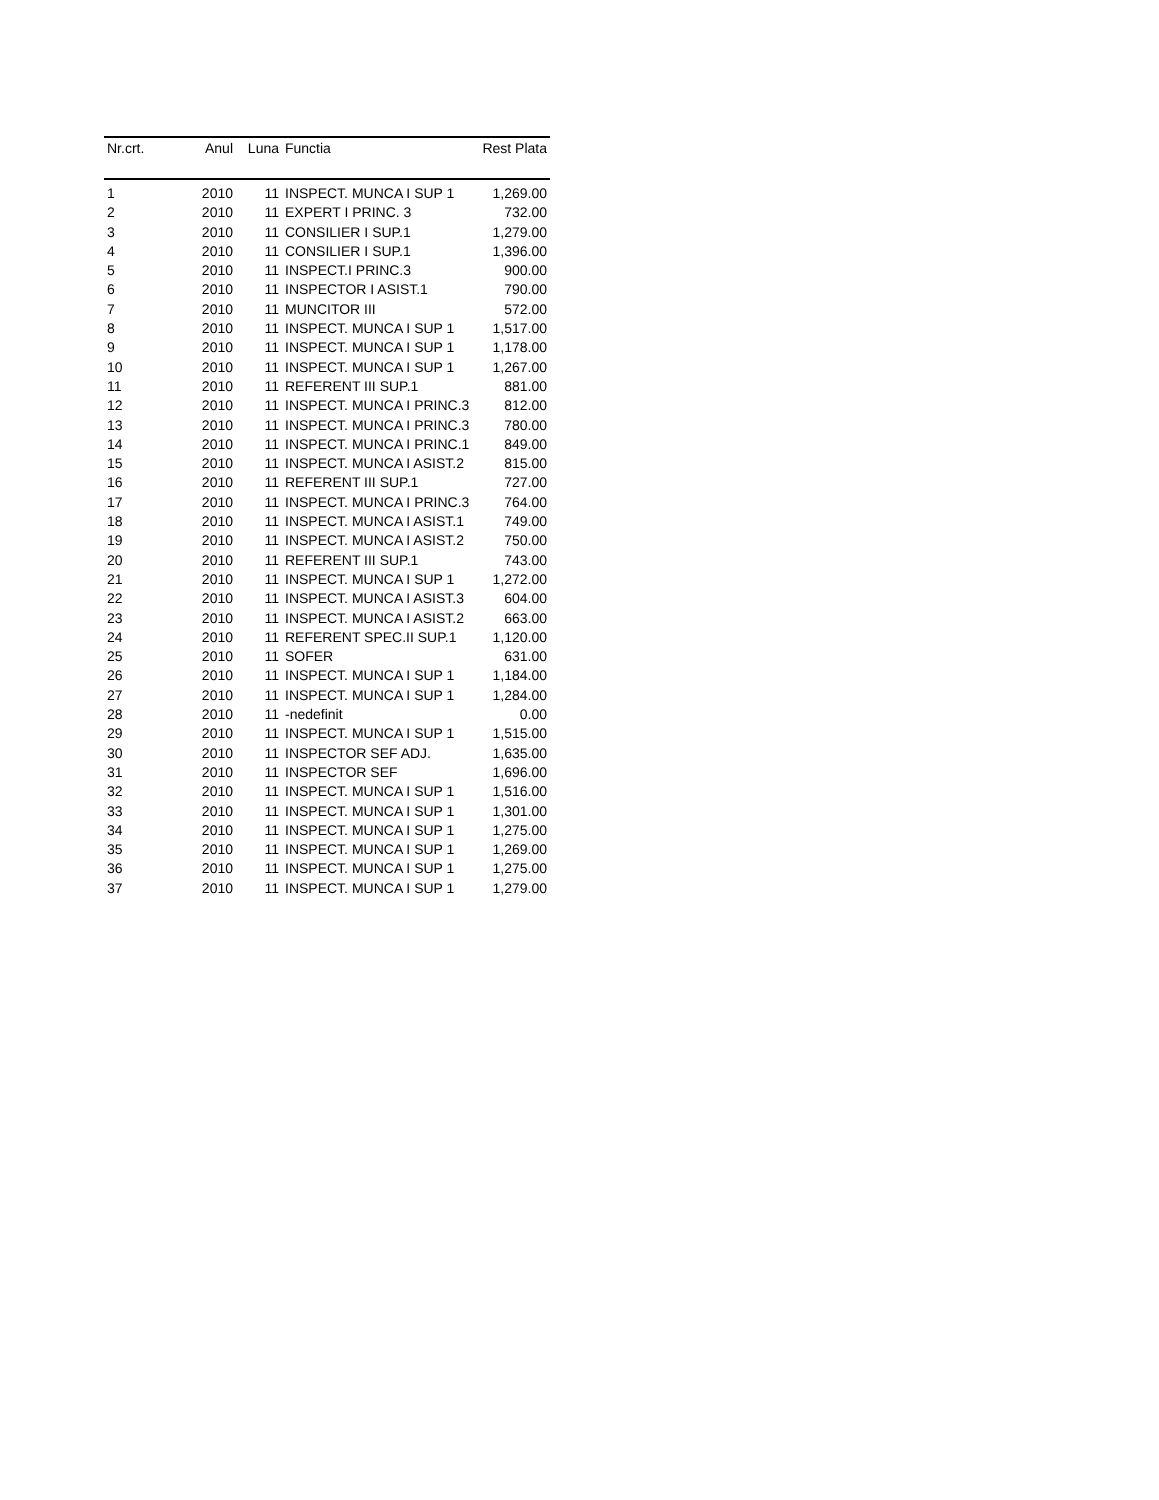| Nr.crt. | Anul | Luna | Functia | Rest Plata |
| --- | --- | --- | --- | --- |
| 1 | 2010 | 11 | INSPECT. MUNCA I SUP 1 | 1,269.00 |
| 2 | 2010 | 11 | EXPERT I PRINC. 3 | 732.00 |
| 3 | 2010 | 11 | CONSILIER I SUP.1 | 1,279.00 |
| 4 | 2010 | 11 | CONSILIER I SUP.1 | 1,396.00 |
| 5 | 2010 | 11 | INSPECT.I PRINC.3 | 900.00 |
| 6 | 2010 | 11 | INSPECTOR I ASIST.1 | 790.00 |
| 7 | 2010 | 11 | MUNCITOR III | 572.00 |
| 8 | 2010 | 11 | INSPECT. MUNCA I SUP 1 | 1,517.00 |
| 9 | 2010 | 11 | INSPECT. MUNCA I SUP 1 | 1,178.00 |
| 10 | 2010 | 11 | INSPECT. MUNCA I SUP 1 | 1,267.00 |
| 11 | 2010 | 11 | REFERENT III SUP.1 | 881.00 |
| 12 | 2010 | 11 | INSPECT. MUNCA I PRINC.3 | 812.00 |
| 13 | 2010 | 11 | INSPECT. MUNCA I PRINC.3 | 780.00 |
| 14 | 2010 | 11 | INSPECT. MUNCA I PRINC.1 | 849.00 |
| 15 | 2010 | 11 | INSPECT. MUNCA I ASIST.2 | 815.00 |
| 16 | 2010 | 11 | REFERENT III SUP.1 | 727.00 |
| 17 | 2010 | 11 | INSPECT. MUNCA I PRINC.3 | 764.00 |
| 18 | 2010 | 11 | INSPECT. MUNCA I ASIST.1 | 749.00 |
| 19 | 2010 | 11 | INSPECT. MUNCA I ASIST.2 | 750.00 |
| 20 | 2010 | 11 | REFERENT III SUP.1 | 743.00 |
| 21 | 2010 | 11 | INSPECT. MUNCA I SUP 1 | 1,272.00 |
| 22 | 2010 | 11 | INSPECT. MUNCA I ASIST.3 | 604.00 |
| 23 | 2010 | 11 | INSPECT. MUNCA I ASIST.2 | 663.00 |
| 24 | 2010 | 11 | REFERENT SPEC.II SUP.1 | 1,120.00 |
| 25 | 2010 | 11 | SOFER | 631.00 |
| 26 | 2010 | 11 | INSPECT. MUNCA I SUP 1 | 1,184.00 |
| 27 | 2010 | 11 | INSPECT. MUNCA I SUP 1 | 1,284.00 |
| 28 | 2010 | 11 | -nedefinit | 0.00 |
| 29 | 2010 | 11 | INSPECT. MUNCA I SUP 1 | 1,515.00 |
| 30 | 2010 | 11 | INSPECTOR SEF ADJ. | 1,635.00 |
| 31 | 2010 | 11 | INSPECTOR SEF | 1,696.00 |
| 32 | 2010 | 11 | INSPECT. MUNCA I SUP 1 | 1,516.00 |
| 33 | 2010 | 11 | INSPECT. MUNCA I SUP 1 | 1,301.00 |
| 34 | 2010 | 11 | INSPECT. MUNCA I SUP 1 | 1,275.00 |
| 35 | 2010 | 11 | INSPECT. MUNCA I SUP 1 | 1,269.00 |
| 36 | 2010 | 11 | INSPECT. MUNCA I SUP 1 | 1,275.00 |
| 37 | 2010 | 11 | INSPECT. MUNCA I SUP 1 | 1,279.00 |